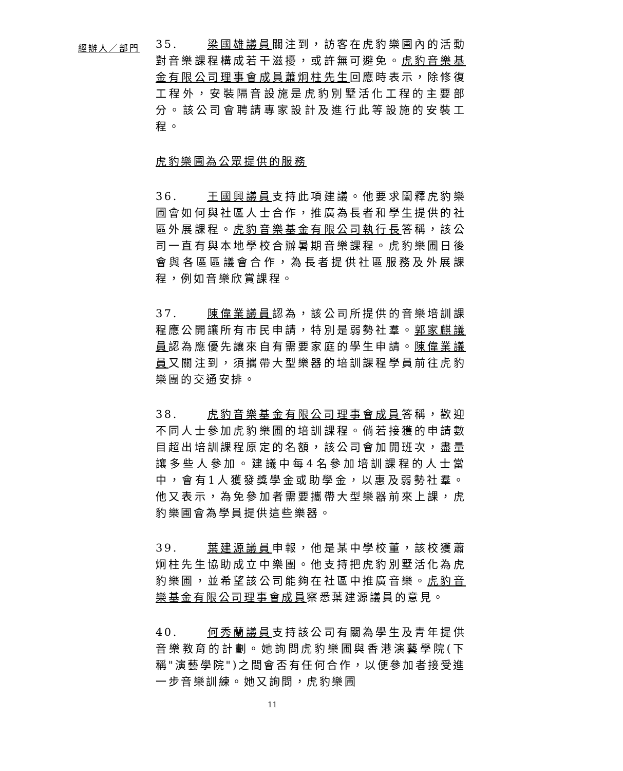經辦人／部門
35. 梁國雄議員關注到，訪客在虎豹樂圃內的活動對音樂課程構成若干滋擾，或許無可避免。虎豹音樂基金有限公司理事會成員蕭炯柱先生回應時表示，除修復工程外，安裝隔音設施是虎豹別墅活化工程的主要部分。該公司會聘請專家設計及進行此等設施的安裝工程。
虎豹樂圃為公眾提供的服務
36. 王國興議員支持此項建議。他要求闡釋虎豹樂圃會如何與社區人士合作，推廣為長者和學生提供的社區外展課程。虎豹音樂基金有限公司執行長答稱，該公司一直有與本地學校合辦暑期音樂課程。虎豹樂圃日後會與各區區議會合作，為長者提供社區服務及外展課程，例如音樂欣賞課程。
37. 陳偉業議員認為，該公司所提供的音樂培訓課程應公開讓所有市民申請，特別是弱勢社羣。郭家麒議員認為應優先讓來自有需要家庭的學生申請。陳偉業議員又關注到，須攜帶大型樂器的培訓課程學員前往虎豹樂團的交通安排。
38. 虎豹音樂基金有限公司理事會成員答稱，歡迎不同人士參加虎豹樂圃的培訓課程。倘若接獲的申請數目超出培訓課程原定的名額，該公司會加開班次，盡量讓多些人參加。建議中每4名參加培訓課程的人士當中，會有1人獲發獎學金或助學金，以惠及弱勢社羣。他又表示，為免參加者需要攜帶大型樂器前來上課，虎豹樂圃會為學員提供這些樂器。
39. 葉建源議員申報，他是某中學校董，該校獲蕭炯柱先生協助成立中樂團。他支持把虎豹別墅活化為虎豹樂圃，並希望該公司能夠在社區中推廣音樂。虎豹音樂基金有限公司理事會成員察悉葉建源議員的意見。
40. 何秀蘭議員支持該公司有關為學生及青年提供音樂教育的計劃。她詢問虎豹樂圃與香港演藝學院(下稱"演藝學院")之間會否有任何合作，以便參加者接受進一步音樂訓練。她又詢問，虎豹樂圃
11